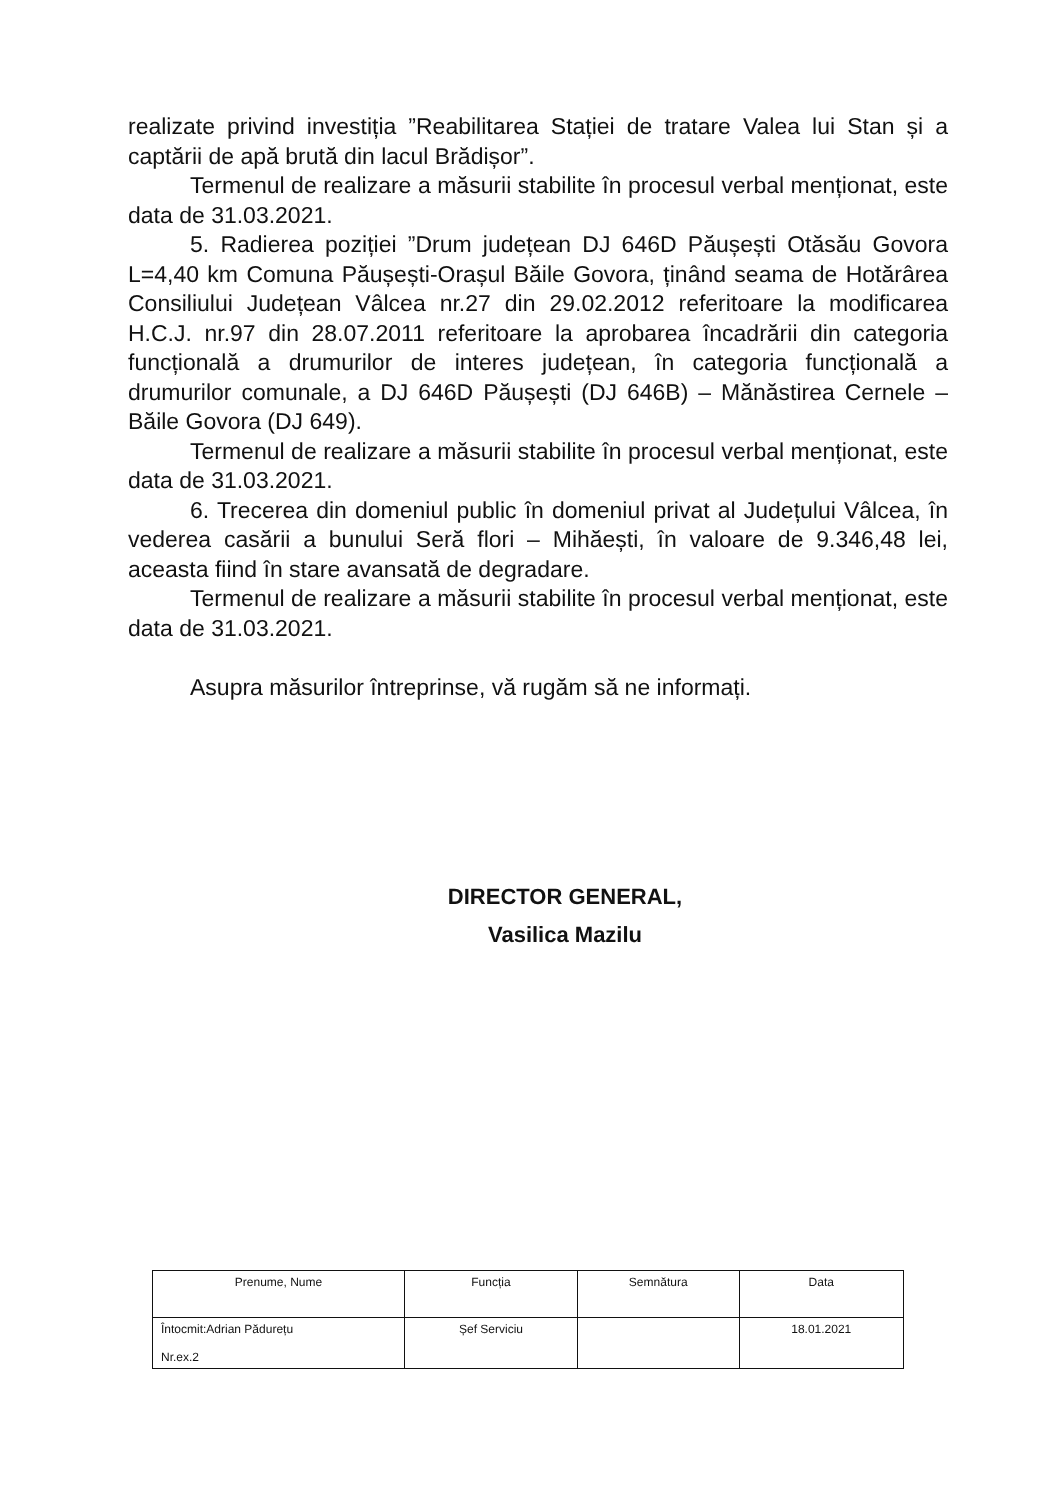realizate privind investiția ”Reabilitarea Stației de tratare Valea lui Stan și a captării de apă brută din lacul Brădișor”.
Termenul de realizare a măsurii stabilite în procesul verbal menționat, este data de 31.03.2021.
5. Radierea poziției ”Drum județean DJ 646D Păușești Otăsău Govora L=4,40 km Comuna Păușești-Orașul Băile Govora, ținând seama de Hotărârea Consiliului Județean Vâlcea nr.27 din 29.02.2012 referitoare la modificarea H.C.J. nr.97 din 28.07.2011 referitoare la aprobarea încadrării din categoria funcțională a drumurilor de interes județean, în categoria funcțională a drumurilor comunale, a DJ 646D Păușești (DJ 646B) – Mănăstirea Cernele – Băile Govora (DJ 649).
Termenul de realizare a măsurii stabilite în procesul verbal menționat, este data de 31.03.2021.
6. Trecerea din domeniul public în domeniul privat al Județului Vâlcea, în vederea casării a bunului Seră flori – Mihăești, în valoare de 9.346,48 lei, aceasta fiind în stare avansată de degradare.
Termenul de realizare a măsurii stabilite în procesul verbal menționat, este data de 31.03.2021.
Asupra măsurilor întreprinse, vă rugăm să ne informați.
DIRECTOR GENERAL,
Vasilica Mazilu
| Prenume, Nume | Funcția | Semnătura | Data |
| --- | --- | --- | --- |
| Întocmit:Adrian Pădurețu Nr.ex.2 | Șef Serviciu | | 18.01.2021 |